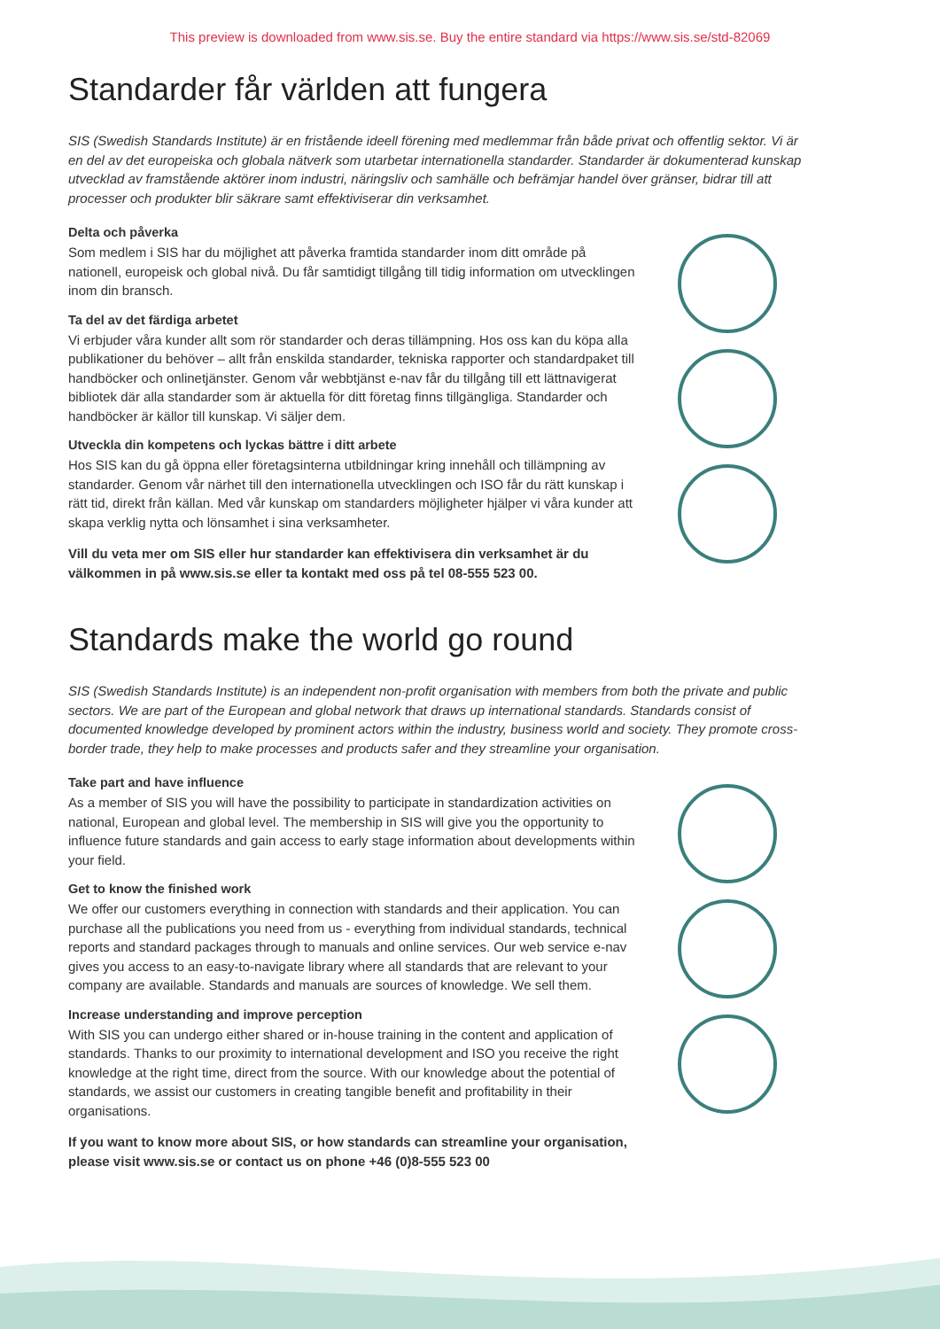This preview is downloaded from www.sis.se. Buy the entire standard via https://www.sis.se/std-82069
Standarder får världen att fungera
SIS (Swedish Standards Institute) är en fristående ideell förening med medlemmar från både privat och offentlig sektor. Vi är en del av det europeiska och globala nätverk som utarbetar internationella standarder. Standarder är dokumenterad kunskap utvecklad av framstående aktörer inom industri, näringsliv och samhälle och befrämjar handel över gränser, bidrar till att processer och produkter blir säkrare samt effektiviserar din verksamhet.
Delta och påverka
Som medlem i SIS har du möjlighet att påverka framtida standarder inom ditt område på nationell, europeisk och global nivå. Du får samtidigt tillgång till tidig information om utvecklingen inom din bransch.
Ta del av det färdiga arbetet
Vi erbjuder våra kunder allt som rör standarder och deras tillämpning. Hos oss kan du köpa alla publikationer du behöver – allt från enskilda standarder, tekniska rapporter och standardpaket till handböcker och onlinetjänster. Genom vår webbtjänst e-nav får du tillgång till ett lättnavigerat bibliotek där alla standarder som är aktuella för ditt företag finns tillgängliga. Standarder och handböcker är källor till kunskap. Vi säljer dem.
Utveckla din kompetens och lyckas bättre i ditt arbete
Hos SIS kan du gå öppna eller företagsinterna utbildningar kring innehåll och tillämpning av standarder. Genom vår närhet till den internationella utvecklingen och ISO får du rätt kunskap i rätt tid, direkt från källan. Med vår kunskap om standarders möjligheter hjälper vi våra kunder att skapa verklig nytta och lönsamhet i sina verksamheter.
Vill du veta mer om SIS eller hur standarder kan effektivisera din verksamhet är du välkommen in på www.sis.se eller ta kontakt med oss på tel 08-555 523 00.
Standards make the world go round
SIS (Swedish Standards Institute) is an independent non-profit organisation with members from both the private and public sectors. We are part of the European and global network that draws up international standards. Standards consist of documented knowledge developed by prominent actors within the industry, business world and society. They promote cross-border trade, they help to make processes and products safer and they streamline your organisation.
Take part and have influence
As a member of SIS you will have the possibility to participate in standardization activities on national, European and global level. The membership in SIS will give you the opportunity to influence future standards and gain access to early stage information about developments within your field.
Get to know the finished work
We offer our customers everything in connection with standards and their application. You can purchase all the publications you need from us - everything from individual standards, technical reports and standard packages through to manuals and online services. Our web service e-nav gives you access to an easy-to-navigate library where all standards that are relevant to your company are available. Standards and manuals are sources of knowledge. We sell them.
Increase understanding and improve perception
With SIS you can undergo either shared or in-house training in the content and application of standards. Thanks to our proximity to international development and ISO you receive the right knowledge at the right time, direct from the source. With our knowledge about the potential of standards, we assist our customers in creating tangible benefit and profitability in their organisations.
If you want to know more about SIS, or how standards can streamline your organisation, please visit www.sis.se or contact us on phone +46 (0)8-555 523 00